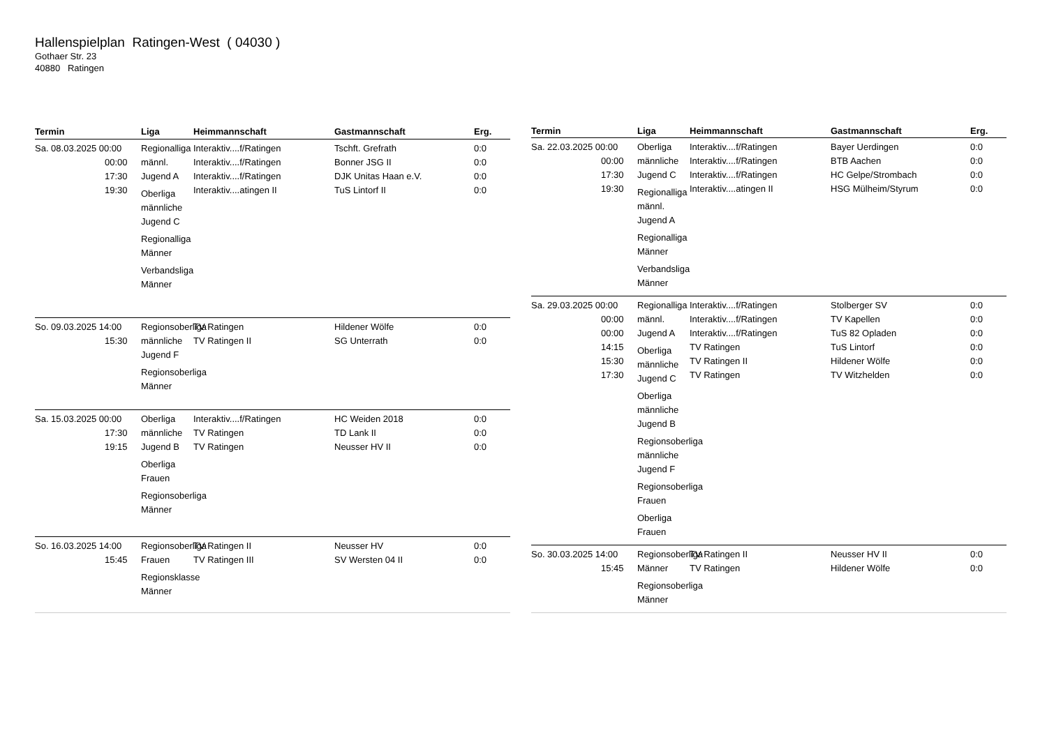Hallenspielplan Ratingen-West ( 04030 )
Gothaer Str. 23
40880 Ratingen
| Termin | Liga | Heimmannschaft | Gastmannschaft | Erg. |
| --- | --- | --- | --- | --- |
| Sa. 08.03.2025 00:00 00:00 17:30 19:30 | Regionalliga männl. Jugend A Oberliga männliche Jugend C Regionalliga Männer Verbandsliga Männer | Interaktiv....f/Ratingen Interaktiv....f/Ratingen Interaktiv....f/Ratingen Interaktiv....atingen II | Tschft. Grefrath Bonner JSG II DJK Unitas Haan e.V. TuS Lintorf II | 0:0 0:0 0:0 0:0 |
| So. 09.03.2025 14:00 15:30 | Regionsoberliga männliche Jugend F Regionsoberliga Männer | TV Ratingen TV Ratingen II | Hildener Wölfe SG Unterrath | 0:0 0:0 |
| Sa. 15.03.2025 00:00 17:30 19:15 | Oberliga männliche Jugend B Oberliga Frauen Regionsoberliga Männer | Interaktiv....f/Ratingen TV Ratingen TV Ratingen | HC Weiden 2018 TD Lank II Neusser HV II | 0:0 0:0 0:0 |
| So. 16.03.2025 14:00 15:45 | Regionsoberliga Frauen Regionsklasse Männer | TV Ratingen II TV Ratingen III | Neusser HV SV Wersten 04 II | 0:0 0:0 |
| Termin | Liga | Heimmannschaft | Gastmannschaft | Erg. |
| --- | --- | --- | --- | --- |
| Sa. 22.03.2025 00:00 00:00 17:30 19:30 | Oberliga männliche Jugend C Regionalliga männl. Jugend A Regionalliga Männer Verbandsliga Männer | Interaktiv....f/Ratingen Interaktiv....f/Ratingen Interaktiv....f/Ratingen Interaktiv....atingen II | Bayer Uerdingen BTB Aachen HC Gelpe/Strombach HSG Mülheim/Styrum | 0:0 0:0 0:0 0:0 |
| Sa. 29.03.2025 00:00 00:00 00:00 14:15 15:30 17:30 | Regionalliga männl. Jugend A Oberliga männliche Jugend C Oberliga männliche Jugend B Regionsoberliga männliche Jugend F Regionsoberliga Frauen Oberliga Frauen | Interaktiv....f/Ratingen Interaktiv....f/Ratingen Interaktiv....f/Ratingen TV Ratingen TV Ratingen II TV Ratingen | Stolberger SV TV Kapellen TuS 82 Opladen TuS Lintorf Hildener Wölfe TV Witzhelden | 0:0 0:0 0:0 0:0 0:0 0:0 |
| So. 30.03.2025 14:00 15:45 | Regionsoberliga Männer Regionsoberliga Männer | TV Ratingen II TV Ratingen | Neusser HV II Hildener Wölfe | 0:0 0:0 |